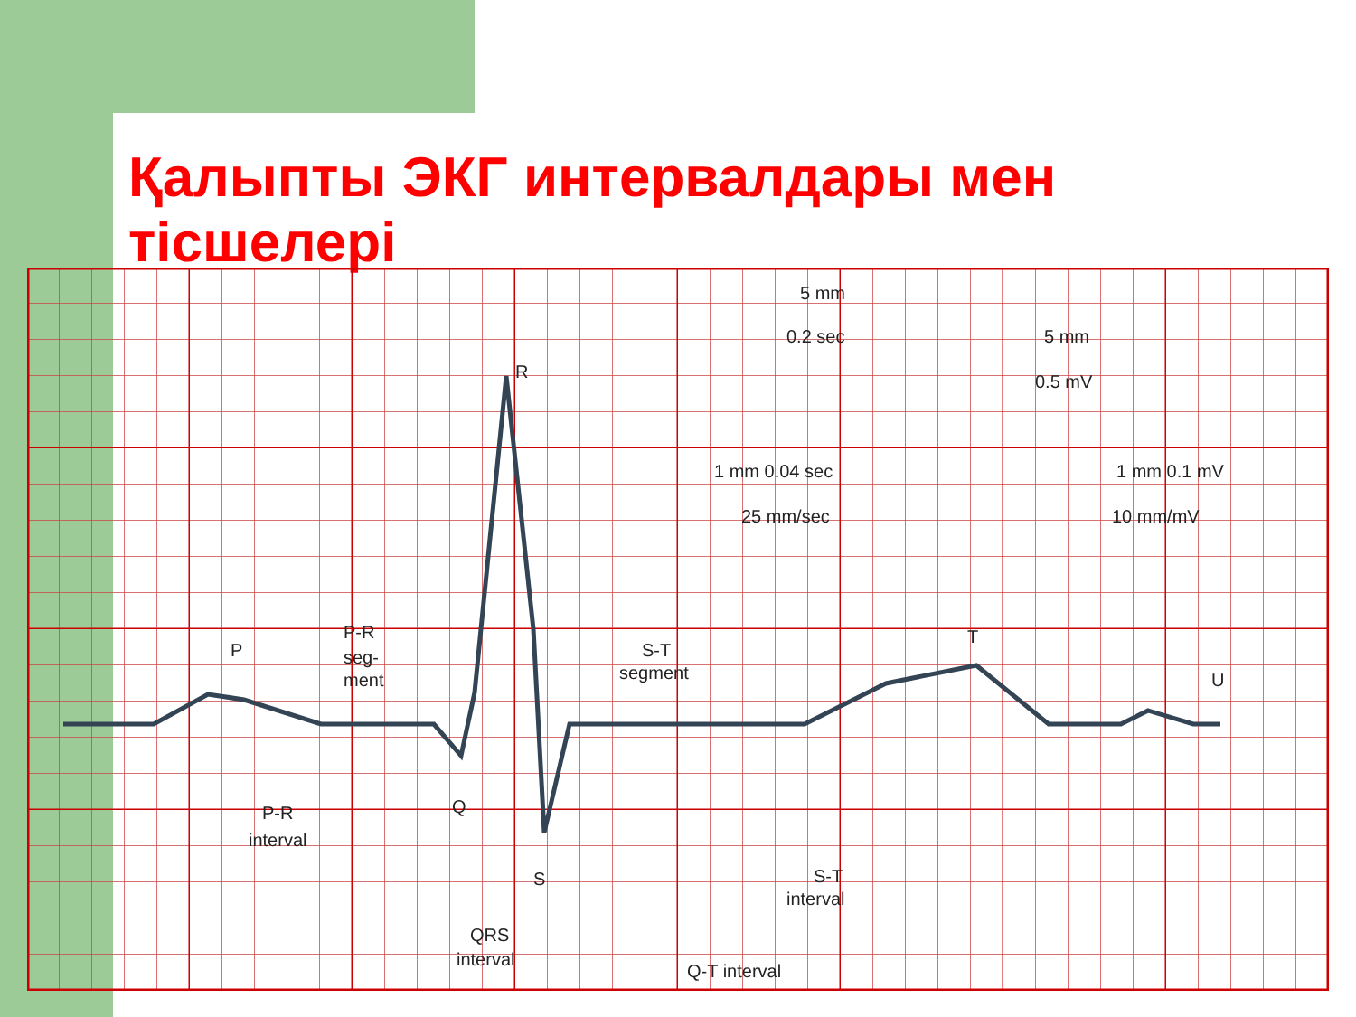Қалыпты ЭКГ интервалдары мен тісшелері
R
P
Q
S
T
U
5 mm
0.2 sec
5 mm
0.5 mV
1 mm 0.04 sec
1 mm 0.1 mV
25 mm/sec
10 mm/mV
P-R
seg-
ment
S-T
segment
P-R
interval
S-T
interval
QRS
interval
Q-T interval